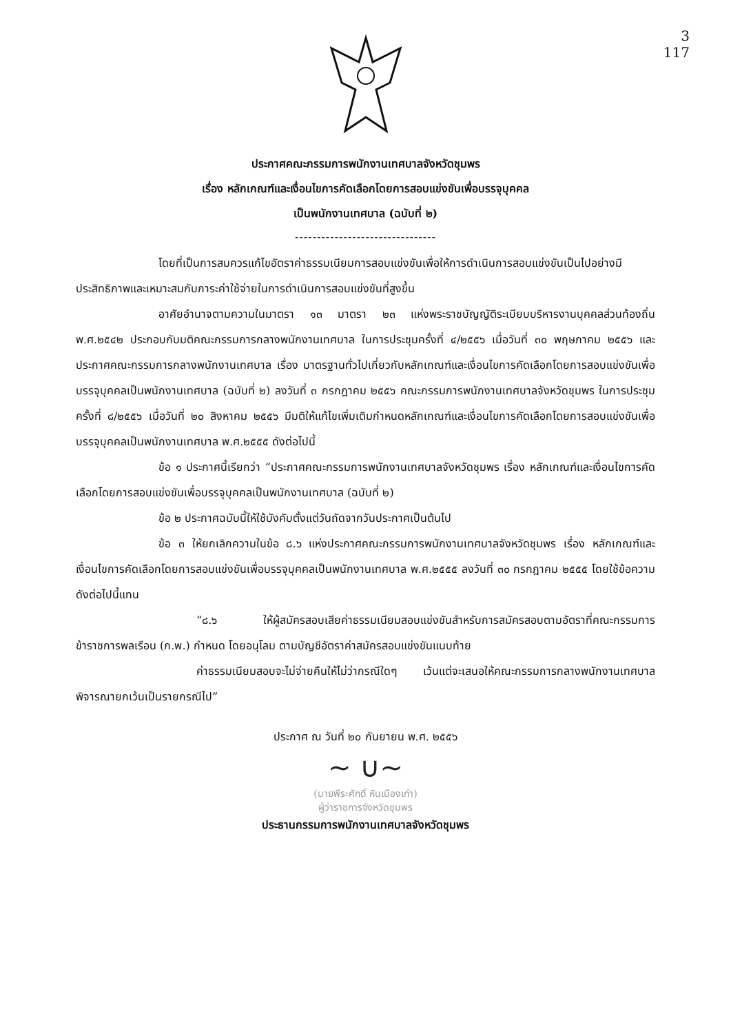3
117
ประกาศคณะกรรมการพนักงานเทศบาลจังหวัดชุมพร
เรื่อง หลักเกณฑ์และเงื่อนไขการคัดเลือกโดยการสอบแข่งขันเพื่อบรรจุบุคคล
เป็นพนักงานเทศบาล (ฉบับที่ ๒)
--------------------------------
โดยที่เป็นการสมควรแก้ไขอัตราค่าธรรมเนียมการสอบแข่งขันเพื่อให้การดำเนินการสอบแข่งขันเป็นไปอย่างมีประสิทธิภาพและเหมาะสมกับภาระค่าใช้จ่ายในการดำเนินการสอบแข่งขันที่สูงขึ้น
อาศัยอำนาจตามความในมาตรา ๑๓ มาตรา ๒๓ แห่งพระราชบัญญัติระเบียบบริหารงานบุคคลส่วนท้องถิ่น พ.ศ.๒๕๔๒ ประกอบกับมติคณะกรรมการกลางพนักงานเทศบาล ในการประชุมครั้งที่ ๔/๒๕๕๖ เมื่อวันที่ ๓๐ พฤษภาคม ๒๕๕๖ และประกาศคณะกรรมการกลางพนักงานเทศบาล เรื่อง มาตรฐานทั่วไปเกี่ยวกับหลักเกณฑ์และเงื่อนไขการคัดเลือกโดยการสอบแข่งขันเพื่อบรรจุบุคคลเป็นพนักงานเทศบาล (ฉบับที่ ๒) ลงวันที่ ๓ กรกฎาคม ๒๕๕๖ คณะกรรมการพนักงานเทศบาลจังหวัดชุมพร ในการประชุมครั้งที่ ๘/๒๕๕๖ เมื่อวันที่ ๒๐ สิงหาคม ๒๕๕๖ มีมติให้แก้ไขเพิ่มเติมกำหนดหลักเกณฑ์และเงื่อนไขการคัดเลือกโดยการสอบแข่งขันเพื่อบรรจุบุคคลเป็นพนักงานเทศบาล พ.ศ.๒๕๕๕ ดังต่อไปนี้
ข้อ ๑ ประกาศนี้เรียกว่า “ประกาศคณะกรรมการพนักงานเทศบาลจังหวัดชุมพร เรื่อง หลักเกณฑ์และเงื่อนไขการคัดเลือกโดยการสอบแข่งขันเพื่อบรรจุบุคคลเป็นพนักงานเทศบาล (ฉบับที่ ๒)
ข้อ ๒ ประกาศฉบับนี้ให้ใช้บังคับตั้งแต่วันถัดจากวันประกาศเป็นต้นไป
ข้อ ๓ ให้ยกเลิกความในข้อ ๘.๖ แห่งประกาศคณะกรรมการพนักงานเทศบาลจังหวัดชุมพร เรื่อง หลักเกณฑ์และเงื่อนไขการคัดเลือกโดยการสอบแข่งขันเพื่อบรรจุบุคคลเป็นพนักงานเทศบาล พ.ศ.๒๕๕๕ ลงวันที่ ๓๐ กรกฎาคม ๒๕๕๕ โดยใช้ข้อความดังต่อไปนี้แทน
“๘.๖ ให้ผู้สมัครสอบเสียค่าธรรมเนียมสอบแข่งขันสำหรับการสมัครสอบตามอัตราที่คณะกรรมการข้าราชการพลเรือน (ก.พ.) กำหนด โดยอนุโลม ตามบัญชีอัตราค่าสมัครสอบแข่งขันแนบท้าย
ค่าธรรมเนียมสอบจะไม่จ่ายคืนให้ไม่ว่ากรณีใดๆ เว้นแต่จะเสนอให้คณะกรรมการกลางพนักงานเทศบาล พิจารณายกเว้นเป็นรายกรณีไป”
ประกาศ ณ วันที่ ๒๐ กันยายน พ.ศ. ๒๕๕๖
~ ∪~
(นายพีระศักดิ์ หินเมืองเก่า)
ผู้ว่าราชการจังหวัดชุมพร
ประธานกรรมการพนักงานเทศบาลจังหวัดชุมพร